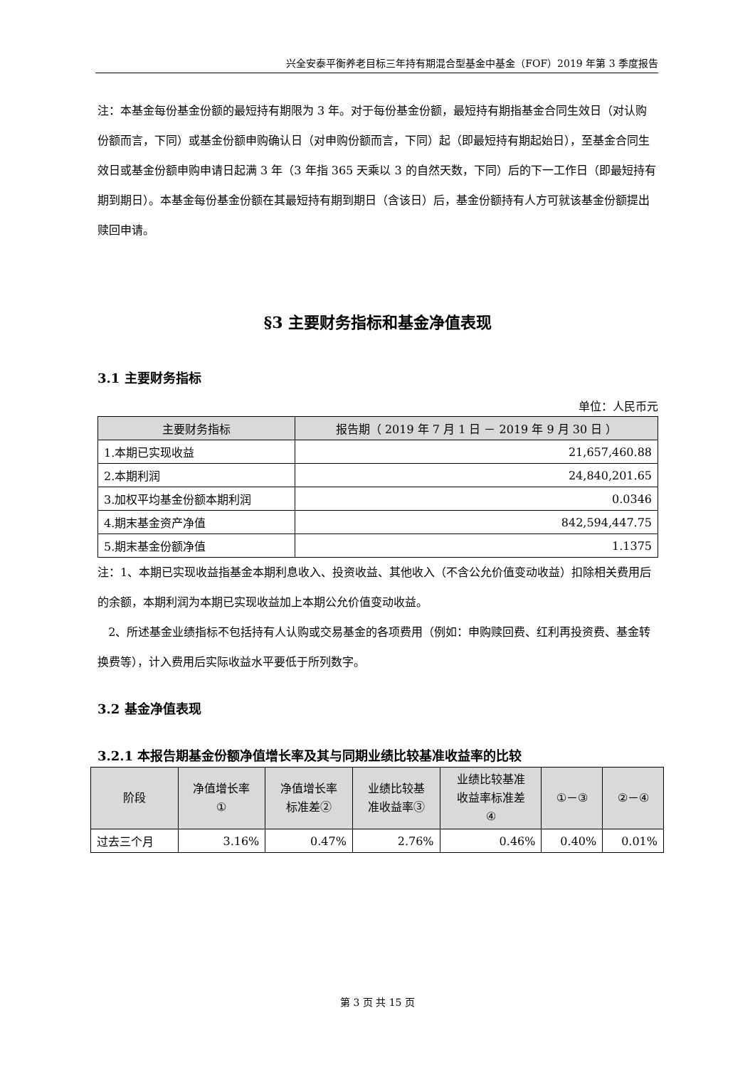兴全安泰平衡养老目标三年持有期混合型基金中基金（FOF）2019 年第 3 季度报告
注：本基金每份基金份额的最短持有期限为 3 年。对于每份基金份额，最短持有期指基金合同生效日（对认购份额而言，下同）或基金份额申购确认日（对申购份额而言，下同）起（即最短持有期起始日），至基金合同生效日或基金份额申购申请日起满 3 年（3 年指 365 天乘以 3 的自然天数，下同）后的下一工作日（即最短持有期到期日）。本基金每份基金份额在其最短持有期到期日（含该日）后，基金份额持有人方可就该基金份额提出赎回申请。
§3 主要财务指标和基金净值表现
3.1 主要财务指标
单位：人民币元
| 主要财务指标 | 报告期（ 2019 年 7 月 1 日 － 2019 年 9 月 30 日 ） |
| --- | --- |
| 1.本期已实现收益 | 21,657,460.88 |
| 2.本期利润 | 24,840,201.65 |
| 3.加权平均基金份额本期利润 | 0.0346 |
| 4.期末基金资产净值 | 842,594,447.75 |
| 5.期末基金份额净值 | 1.1375 |
注：1、本期已实现收益指基金本期利息收入、投资收益、其他收入（不含公允价值变动收益）扣除相关费用后的余额，本期利润为本期已实现收益加上本期公允价值变动收益。
2、所述基金业绩指标不包括持有人认购或交易基金的各项费用（例如：申购赎回费、红利再投资费、基金转换费等），计入费用后实际收益水平要低于所列数字。
3.2 基金净值表现
3.2.1 本报告期基金份额净值增长率及其与同期业绩比较基准收益率的比较
| 阶段 | 净值增长率 ① | 净值增长率 标准差② | 业绩比较基 准收益率③ | 业绩比较基准 收益率标准差 ④ | ①－③ | ②－④ |
| --- | --- | --- | --- | --- | --- | --- |
| 过去三个月 | 3.16% | 0.47% | 2.76% | 0.46% | 0.40% | 0.01% |
第 3 页 共 15 页